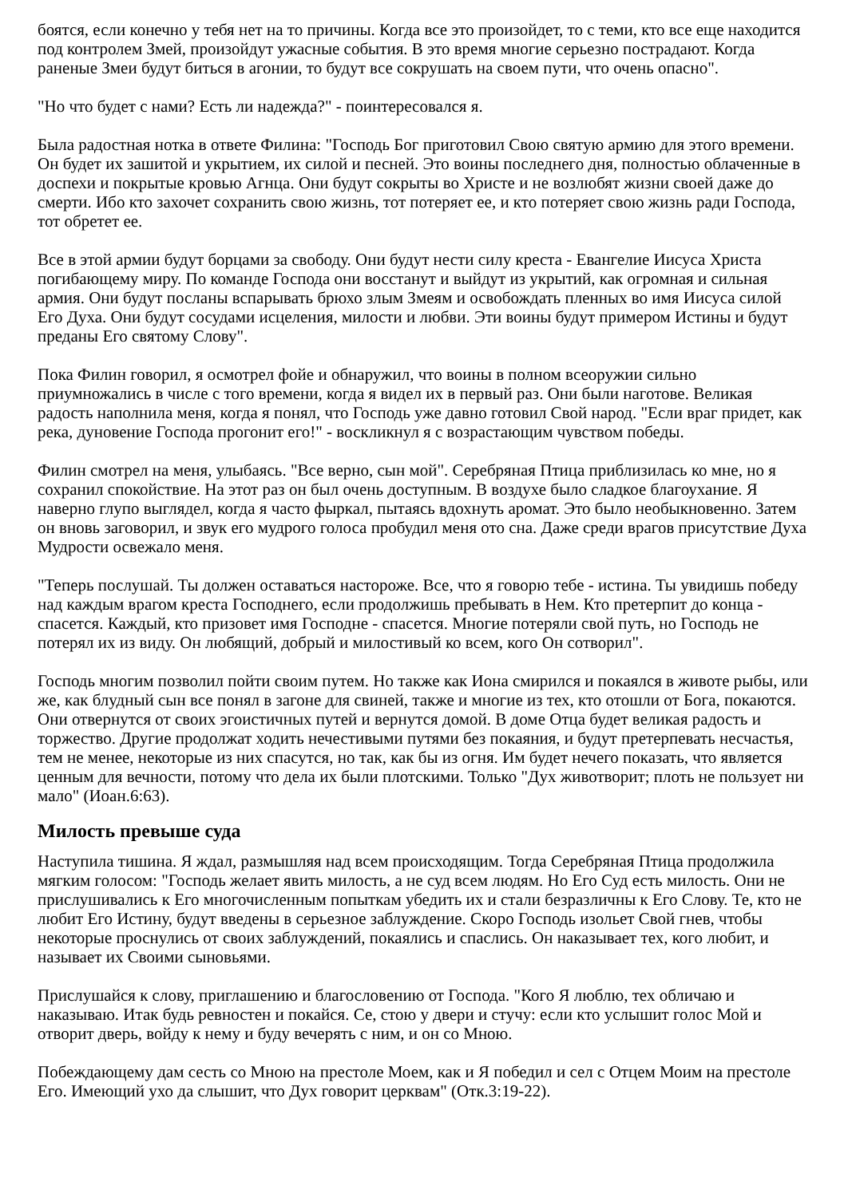боятся, если конечно у тебя нет на то причины. Когда все это произойдет, то с теми, кто все еще находится под контролем Змей, произойдут ужасные события. В это время многие серьезно пострадают. Когда раненые Змеи будут биться в агонии, то будут все сокрушать на своем пути, что очень опасно".
"Но что будет с нами? Есть ли надежда?" - поинтересовался я.
Была радостная нотка в ответе Филина: "Господь Бог приготовил Свою святую армию для этого времени. Он будет их зашитой и укрытием, их силой и песней. Это воины последнего дня, полностью облаченные в доспехи и покрытые кровью Агнца. Они будут сокрыты во Христе и не возлюбят жизни своей даже до смерти. Ибо кто захочет сохранить свою жизнь, тот потеряет ее, и кто потеряет свою жизнь ради Господа, тот обретет ее.
Все в этой армии будут борцами за свободу. Они будут нести силу креста - Евангелие Иисуса Христа погибающему миру. По команде Господа они восстанут и выйдут из укрытий, как огромная и сильная армия. Они будут посланы вспарывать брюхо злым Змеям и освобождать пленных во имя Иисуса силой Его Духа. Они будут сосудами исцеления, милости и любви. Эти воины будут примером Истины и будут преданы Его святому Слову".
Пока Филин говорил, я осмотрел фойе и обнаружил, что воины в полном всеоружии сильно приумножались в числе с того времени, когда я видел их в первый раз. Они были наготове. Великая радость наполнила меня, когда я понял, что Господь уже давно готовил Свой народ. "Если враг придет, как река, дуновение Господа прогонит его!" - воскликнул я с возрастающим чувством победы.
Филин смотрел на меня, улыбаясь. "Все верно, сын мой". Серебряная Птица приблизилась ко мне, но я сохранил спокойствие. На этот раз он был очень доступным. В воздухе было сладкое благоухание. Я наверно глупо выглядел, когда я часто фыркал, пытаясь вдохнуть аромат. Это было необыкновенно. Затем он вновь заговорил, и звук его мудрого голоса пробудил меня ото сна. Даже среди врагов присутствие Духа Мудрости освежало меня.
"Теперь послушай. Ты должен оставаться настороже. Все, что я говорю тебе - истина. Ты увидишь победу над каждым врагом креста Господнего, если продолжишь пребывать в Нем. Кто претерпит до конца - спасется. Каждый, кто призовет имя Господне - спасется. Многие потеряли свой путь, но Господь не потерял их из виду. Он любящий, добрый и милостивый ко всем, кого Он сотворил".
Господь многим позволил пойти своим путем. Но также как Иона смирился и покаялся в животе рыбы, или же, как блудный сын все понял в загоне для свиней, также и многие из тех, кто отошли от Бога, покаются. Они отвернутся от своих эгоистичных путей и вернутся домой. В доме Отца будет великая радость и торжество. Другие продолжат ходить нечестивыми путями без покаяния, и будут претерпевать несчастья, тем не менее, некоторые из них спасутся, но так, как бы из огня. Им будет нечего показать, что является ценным для вечности, потому что дела их были плотскими. Только "Дух животворит; плоть не пользует ни мало" (Иоан.6:63).
Милость превыше суда
Наступила тишина. Я ждал, размышляя над всем происходящим. Тогда Серебряная Птица продолжила мягким голосом: "Господь желает явить милость, а не суд всем людям. Но Его Суд есть милость. Они не прислушивались к Его многочисленным попыткам убедить их и стали безразличны к Его Слову. Те, кто не любит Его Истину, будут введены в серьезное заблуждение. Скоро Господь изольет Свой гнев, чтобы некоторые проснулись от своих заблуждений, покаялись и спаслись. Он наказывает тех, кого любит, и называет их Своими сыновьями.
Прислушайся к слову, приглашению и благословению от Господа. "Кого Я люблю, тех обличаю и наказываю. Итак будь ревностен и покайся. Се, стою у двери и стучу: если кто услышит голос Мой и отворит дверь, войду к нему и буду вечерять с ним, и он со Мною.
Побеждающему дам сесть со Мною на престоле Моем, как и Я победил и сел с Отцем Моим на престоле Его. Имеющий ухо да слышит, что Дух говорит церквам" (Отк.3:19-22).